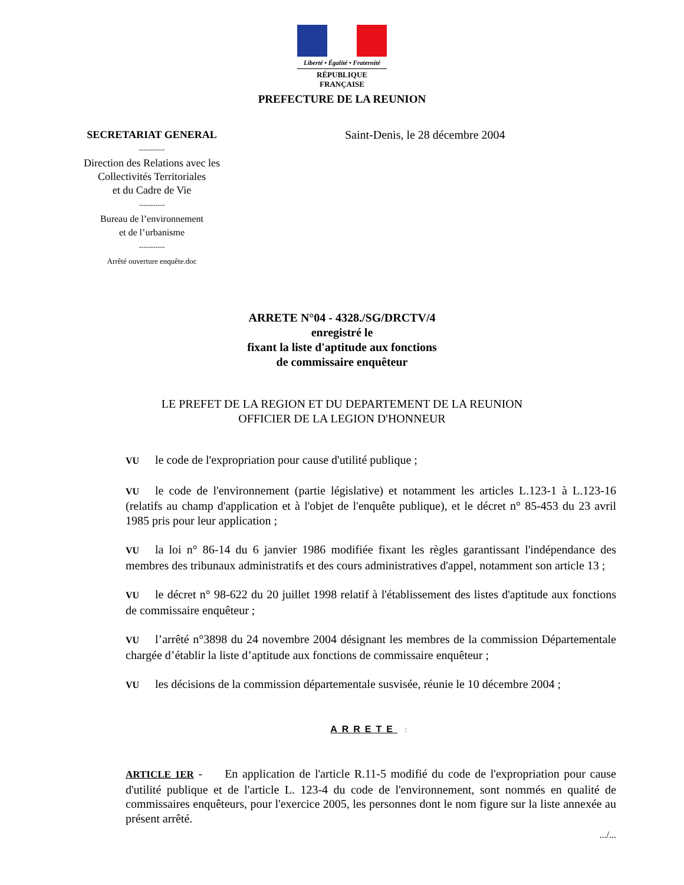Liberté • Égalité • Fraternité
RÉPUBLIQUE FRANÇAISE
PREFECTURE DE LA REUNION
SECRETARIAT GENERAL
-----------
Direction des Relations avec les Collectivités Territoriales
et du Cadre de Vie
-----------
Bureau de l’environnement
et de l’urbanisme
-----------
Arrêté ouverture enquête.doc
Saint-Denis, le 28 décembre 2004
ARRETE N°04 - 4328./SG/DRCTV/4
enregistré le
fixant la liste d'aptitude aux fonctions
de commissaire enquêteur
LE PREFET DE LA REGION ET DU DEPARTEMENT DE LA REUNION
OFFICIER DE LA LEGION D'HONNEUR
VU le code de l'expropriation pour cause d'utilité publique ;
VU le code de l'environnement (partie législative) et notamment les articles L.123-1 à L.123-16 (relatifs au champ d'application et à l'objet de l'enquête publique), et le décret n° 85-453 du 23 avril 1985 pris pour leur application ;
VU la loi n° 86-14 du 6 janvier 1986 modifiée fixant les règles garantissant l'indépendance des membres des tribunaux administratifs et des cours administratives d'appel, notamment son article 13 ;
VU le décret n° 98-622 du 20 juillet 1998 relatif à l'établissement des listes d'aptitude aux fonctions de commissaire enquêteur ;
VU l’arrêté n°3898 du 24 novembre 2004 désignant les membres de la commission Départementale chargée d’établir la liste d’aptitude aux fonctions de commissaire enquêteur ;
VU les décisions de la commission départementale susvisée, réunie le 10 décembre 2004 ;
ARRETE :
ARTICLE 1ER - En application de l'article R.11-5 modifié du code de l'expropriation pour cause d'utilité publique et de l'article L. 123-4 du code de l'environnement, sont nommés en qualité de commissaires enquêteurs, pour l'exercice 2005, les personnes dont le nom figure sur la liste annexée au présent arrêté.
.../...